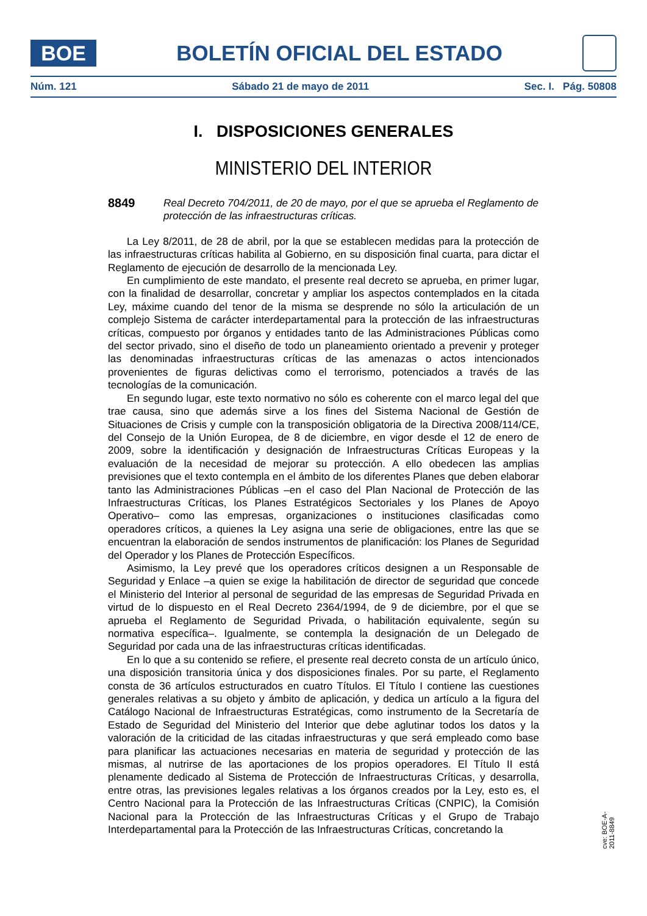BOE
BOLETÍN OFICIAL DEL ESTADO
Núm. 121 Sábado 21 de mayo de 2011 Sec. I. Pág. 50808
I. DISPOSICIONES GENERALES
MINISTERIO DEL INTERIOR
8849
Real Decreto 704/2011, de 20 de mayo, por el que se aprueba el Reglamento de protección de las infraestructuras críticas.
La Ley 8/2011, de 28 de abril, por la que se establecen medidas para la protección de las infraestructuras críticas habilita al Gobierno, en su disposición final cuarta, para dictar el Reglamento de ejecución de desarrollo de la mencionada Ley.
En cumplimiento de este mandato, el presente real decreto se aprueba, en primer lugar, con la finalidad de desarrollar, concretar y ampliar los aspectos contemplados en la citada Ley, máxime cuando del tenor de la misma se desprende no sólo la articulación de un complejo Sistema de carácter interdepartamental para la protección de las infraestructuras críticas, compuesto por órganos y entidades tanto de las Administraciones Públicas como del sector privado, sino el diseño de todo un planeamiento orientado a prevenir y proteger las denominadas infraestructuras críticas de las amenazas o actos intencionados provenientes de figuras delictivas como el terrorismo, potenciados a través de las tecnologías de la comunicación.
En segundo lugar, este texto normativo no sólo es coherente con el marco legal del que trae causa, sino que además sirve a los fines del Sistema Nacional de Gestión de Situaciones de Crisis y cumple con la transposición obligatoria de la Directiva 2008/114/CE, del Consejo de la Unión Europea, de 8 de diciembre, en vigor desde el 12 de enero de 2009, sobre la identificación y designación de Infraestructuras Críticas Europeas y la evaluación de la necesidad de mejorar su protección. A ello obedecen las amplias previsiones que el texto contempla en el ámbito de los diferentes Planes que deben elaborar tanto las Administraciones Públicas –en el caso del Plan Nacional de Protección de las Infraestructuras Críticas, los Planes Estratégicos Sectoriales y los Planes de Apoyo Operativo– como las empresas, organizaciones o instituciones clasificadas como operadores críticos, a quienes la Ley asigna una serie de obligaciones, entre las que se encuentran la elaboración de sendos instrumentos de planificación: los Planes de Seguridad del Operador y los Planes de Protección Específicos.
Asimismo, la Ley prevé que los operadores críticos designen a un Responsable de Seguridad y Enlace –a quien se exige la habilitación de director de seguridad que concede el Ministerio del Interior al personal de seguridad de las empresas de Seguridad Privada en virtud de lo dispuesto en el Real Decreto 2364/1994, de 9 de diciembre, por el que se aprueba el Reglamento de Seguridad Privada, o habilitación equivalente, según su normativa específica–. Igualmente, se contempla la designación de un Delegado de Seguridad por cada una de las infraestructuras críticas identificadas.
En lo que a su contenido se refiere, el presente real decreto consta de un artículo único, una disposición transitoria única y dos disposiciones finales. Por su parte, el Reglamento consta de 36 artículos estructurados en cuatro Títulos. El Título I contiene las cuestiones generales relativas a su objeto y ámbito de aplicación, y dedica un artículo a la figura del Catálogo Nacional de Infraestructuras Estratégicas, como instrumento de la Secretaría de Estado de Seguridad del Ministerio del Interior que debe aglutinar todos los datos y la valoración de la criticidad de las citadas infraestructuras y que será empleado como base para planificar las actuaciones necesarias en materia de seguridad y protección de las mismas, al nutrirse de las aportaciones de los propios operadores. El Título II está plenamente dedicado al Sistema de Protección de Infraestructuras Críticas, y desarrolla, entre otras, las previsiones legales relativas a los órganos creados por la Ley, esto es, el Centro Nacional para la Protección de las Infraestructuras Críticas (CNPIC), la Comisión Nacional para la Protección de las Infraestructuras Críticas y el Grupo de Trabajo Interdepartamental para la Protección de las Infraestructuras Críticas, concretando la
cve: BOE-A-2011-8849